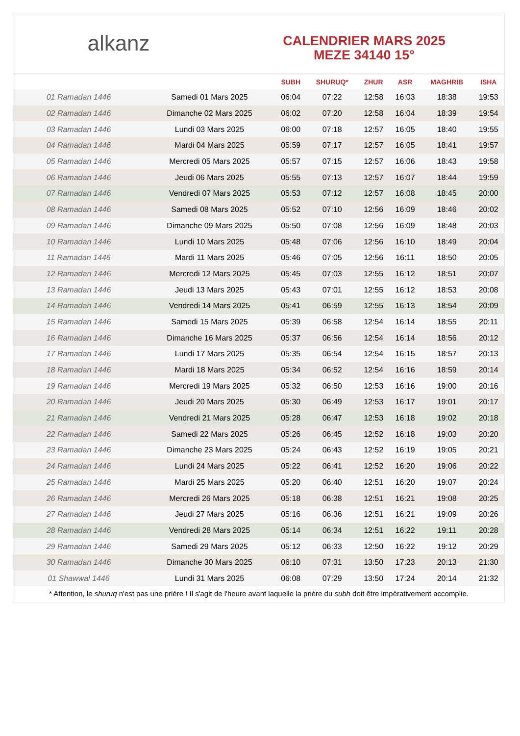alkanz
CALENDRIER MARS 2025
MEZE 34140 15°
| | | SUBH | SHURUQ* | ZHUR | ASR | MAGHRIB | ISHA |
| --- | --- | --- | --- | --- | --- | --- | --- |
| 01 Ramadan 1446 | Samedi 01 Mars 2025 | 06:04 | 07:22 | 12:58 | 16:03 | 18:38 | 19:53 |
| 02 Ramadan 1446 | Dimanche 02 Mars 2025 | 06:02 | 07:20 | 12:58 | 16:04 | 18:39 | 19:54 |
| 03 Ramadan 1446 | Lundi 03 Mars 2025 | 06:00 | 07:18 | 12:57 | 16:05 | 18:40 | 19:55 |
| 04 Ramadan 1446 | Mardi 04 Mars 2025 | 05:59 | 07:17 | 12:57 | 16:05 | 18:41 | 19:57 |
| 05 Ramadan 1446 | Mercredi 05 Mars 2025 | 05:57 | 07:15 | 12:57 | 16:06 | 18:43 | 19:58 |
| 06 Ramadan 1446 | Jeudi 06 Mars 2025 | 05:55 | 07:13 | 12:57 | 16:07 | 18:44 | 19:59 |
| 07 Ramadan 1446 | Vendredi 07 Mars 2025 | 05:53 | 07:12 | 12:57 | 16:08 | 18:45 | 20:00 |
| 08 Ramadan 1446 | Samedi 08 Mars 2025 | 05:52 | 07:10 | 12:56 | 16:09 | 18:46 | 20:02 |
| 09 Ramadan 1446 | Dimanche 09 Mars 2025 | 05:50 | 07:08 | 12:56 | 16:09 | 18:48 | 20:03 |
| 10 Ramadan 1446 | Lundi 10 Mars 2025 | 05:48 | 07:06 | 12:56 | 16:10 | 18:49 | 20:04 |
| 11 Ramadan 1446 | Mardi 11 Mars 2025 | 05:46 | 07:05 | 12:56 | 16:11 | 18:50 | 20:05 |
| 12 Ramadan 1446 | Mercredi 12 Mars 2025 | 05:45 | 07:03 | 12:55 | 16:12 | 18:51 | 20:07 |
| 13 Ramadan 1446 | Jeudi 13 Mars 2025 | 05:43 | 07:01 | 12:55 | 16:12 | 18:53 | 20:08 |
| 14 Ramadan 1446 | Vendredi 14 Mars 2025 | 05:41 | 06:59 | 12:55 | 16:13 | 18:54 | 20:09 |
| 15 Ramadan 1446 | Samedi 15 Mars 2025 | 05:39 | 06:58 | 12:54 | 16:14 | 18:55 | 20:11 |
| 16 Ramadan 1446 | Dimanche 16 Mars 2025 | 05:37 | 06:56 | 12:54 | 16:14 | 18:56 | 20:12 |
| 17 Ramadan 1446 | Lundi 17 Mars 2025 | 05:35 | 06:54 | 12:54 | 16:15 | 18:57 | 20:13 |
| 18 Ramadan 1446 | Mardi 18 Mars 2025 | 05:34 | 06:52 | 12:54 | 16:16 | 18:59 | 20:14 |
| 19 Ramadan 1446 | Mercredi 19 Mars 2025 | 05:32 | 06:50 | 12:53 | 16:16 | 19:00 | 20:16 |
| 20 Ramadan 1446 | Jeudi 20 Mars 2025 | 05:30 | 06:49 | 12:53 | 16:17 | 19:01 | 20:17 |
| 21 Ramadan 1446 | Vendredi 21 Mars 2025 | 05:28 | 06:47 | 12:53 | 16:18 | 19:02 | 20:18 |
| 22 Ramadan 1446 | Samedi 22 Mars 2025 | 05:26 | 06:45 | 12:52 | 16:18 | 19:03 | 20:20 |
| 23 Ramadan 1446 | Dimanche 23 Mars 2025 | 05:24 | 06:43 | 12:52 | 16:19 | 19:05 | 20:21 |
| 24 Ramadan 1446 | Lundi 24 Mars 2025 | 05:22 | 06:41 | 12:52 | 16:20 | 19:06 | 20:22 |
| 25 Ramadan 1446 | Mardi 25 Mars 2025 | 05:20 | 06:40 | 12:51 | 16:20 | 19:07 | 20:24 |
| 26 Ramadan 1446 | Mercredi 26 Mars 2025 | 05:18 | 06:38 | 12:51 | 16:21 | 19:08 | 20:25 |
| 27 Ramadan 1446 | Jeudi 27 Mars 2025 | 05:16 | 06:36 | 12:51 | 16:21 | 19:09 | 20:26 |
| 28 Ramadan 1446 | Vendredi 28 Mars 2025 | 05:14 | 06:34 | 12:51 | 16:22 | 19:11 | 20:28 |
| 29 Ramadan 1446 | Samedi 29 Mars 2025 | 05:12 | 06:33 | 12:50 | 16:22 | 19:12 | 20:29 |
| 30 Ramadan 1446 | Dimanche 30 Mars 2025 | 06:10 | 07:31 | 13:50 | 17:23 | 20:13 | 21:30 |
| 01 Shawwal 1446 | Lundi 31 Mars 2025 | 06:08 | 07:29 | 13:50 | 17:24 | 20:14 | 21:32 |
* Attention, le shuruq n'est pas une prière ! Il s'agit de l'heure avant laquelle la prière du subh doit être impérativement accomplie.